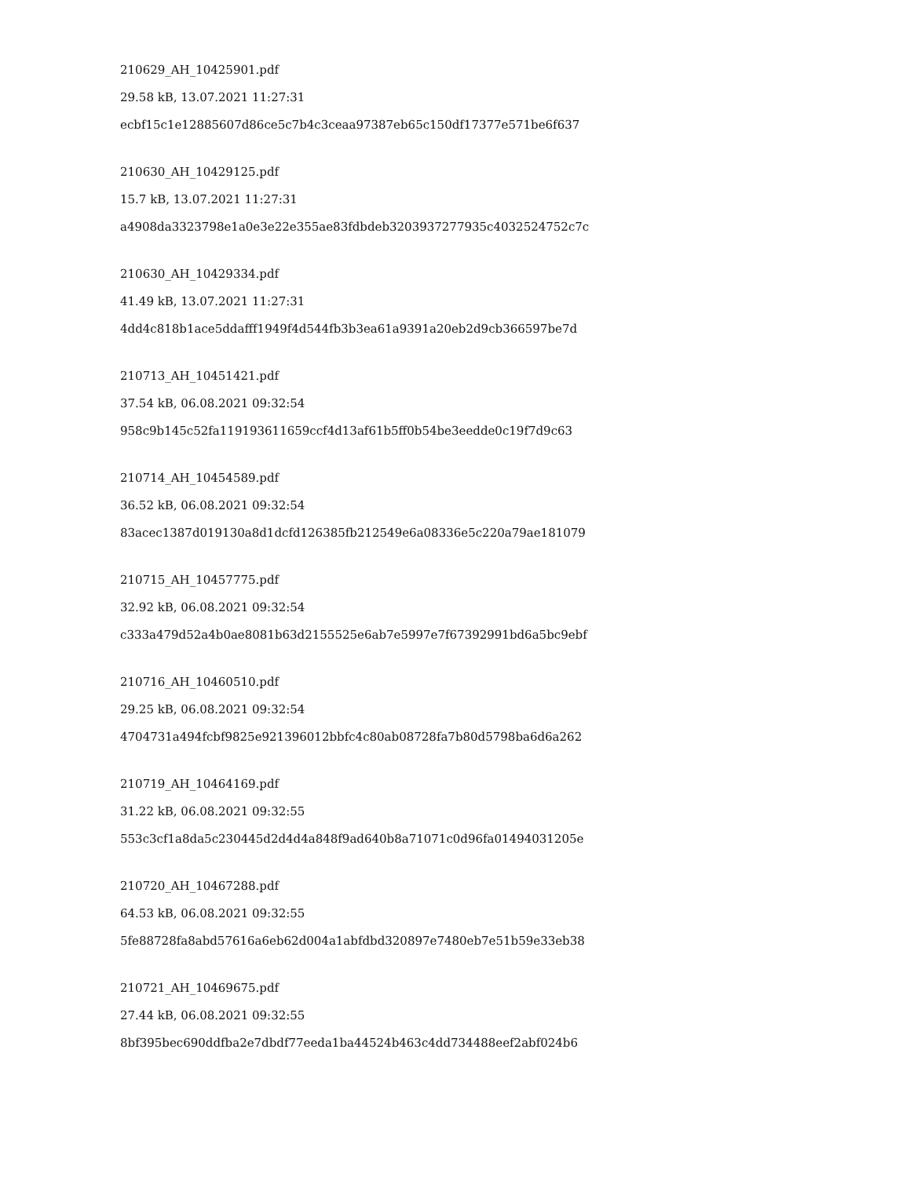210629_AH_10425901.pdf
29.58 kB, 13.07.2021 11:27:31
ecbf15c1e12885607d86ce5c7b4c3ceaa97387eb65c150df17377e571be6f637
210630_AH_10429125.pdf
15.7 kB, 13.07.2021 11:27:31
a4908da3323798e1a0e3e22e355ae83fdbdeb3203937277935c4032524752c7c
210630_AH_10429334.pdf
41.49 kB, 13.07.2021 11:27:31
4dd4c818b1ace5ddafff1949f4d544fb3b3ea61a9391a20eb2d9cb366597be7d
210713_AH_10451421.pdf
37.54 kB, 06.08.2021 09:32:54
958c9b145c52fa119193611659ccf4d13af61b5ff0b54be3eedde0c19f7d9c63
210714_AH_10454589.pdf
36.52 kB, 06.08.2021 09:32:54
83acec1387d019130a8d1dcfd126385fb212549e6a08336e5c220a79ae181079
210715_AH_10457775.pdf
32.92 kB, 06.08.2021 09:32:54
c333a479d52a4b0ae8081b63d2155525e6ab7e5997e7f67392991bd6a5bc9ebf
210716_AH_10460510.pdf
29.25 kB, 06.08.2021 09:32:54
4704731a494fcbf9825e921396012bbfc4c80ab08728fa7b80d5798ba6d6a262
210719_AH_10464169.pdf
31.22 kB, 06.08.2021 09:32:55
553c3cf1a8da5c230445d2d4d4a848f9ad640b8a71071c0d96fa01494031205e
210720_AH_10467288.pdf
64.53 kB, 06.08.2021 09:32:55
5fe88728fa8abd57616a6eb62d004a1abfdbd320897e7480eb7e51b59e33eb38
210721_AH_10469675.pdf
27.44 kB, 06.08.2021 09:32:55
8bf395bec690ddfba2e7dbdf77eeda1ba44524b463c4dd734488eef2abf024b6